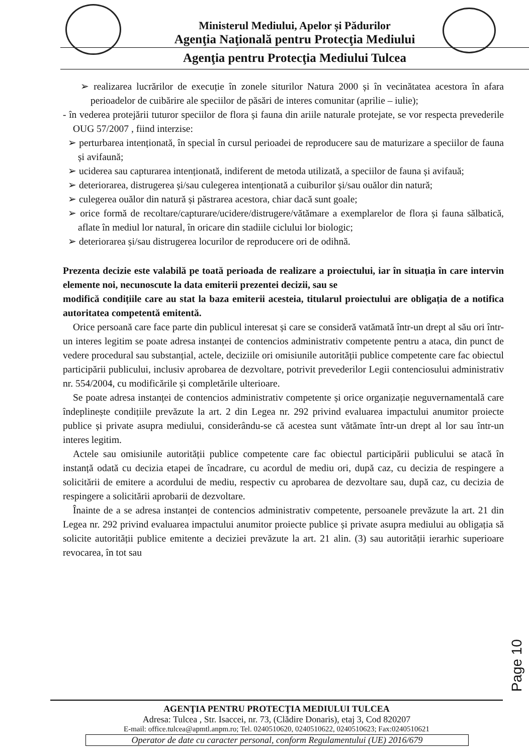Ministerul Mediului, Apelor și Pădurilor
Agenţia Naţională pentru Protecţia Mediului
Agenţia pentru Protecţia Mediului Tulcea
➢ realizarea lucrărilor de execuție în zonele siturilor Natura 2000 și în vecinătatea acestora în afara perioadelor de cuibărire ale speciilor de păsări de interes comunitar (aprilie – iulie);
- în vederea protejării tuturor speciilor de flora și fauna din ariile naturale protejate, se vor respecta prevederile OUG 57/2007 , fiind interzise:
➢ perturbarea intenționată, în special în cursul perioadei de reproducere sau de maturizare a speciilor de fauna și avifaună;
➢ uciderea sau capturarea intenționată, indiferent de metoda utilizată, a speciilor de fauna și avifauă;
➢ deteriorarea, distrugerea și/sau culegerea intenționată a cuiburilor și/sau ouălor din natură;
➢ culegerea ouălor din natură și păstrarea acestora, chiar dacă sunt goale;
➢ orice formă de recoltare/capturare/ucidere/distrugere/vătămare a exemplarelor de flora și fauna sălbatică, aflate în mediul lor natural, în oricare din stadiile ciclului lor biologic;
➢ deteriorarea și/sau distrugerea locurilor de reproducere ori de odihnă.
Prezenta decizie este valabilă pe toată perioada de realizare a proiectului, iar în situația în care intervin elemente noi, necunoscute la data emiterii prezentei decizii, sau se
modifică condițiile care au stat la baza emiterii acesteia, titularul proiectului are obligația de a notifica autoritatea competentă emitentă.
Orice persoană care face parte din publicul interesat și care se consideră vatămată într-un drept al său ori într-un interes legitim se poate adresa instanței de contencios administrativ competente pentru a ataca, din punct de vedere procedural sau substanțial, actele, deciziile ori omisiunile autorității publice competente care fac obiectul participării publicului, inclusiv aprobarea de dezvoltare, potrivit prevederilor Legii contenciosului administrativ nr. 554/2004, cu modificările și completările ulterioare.
Se poate adresa instanței de contencios administrativ competente și orice organizație neguvernamentală care îndeplinește condițiile prevăzute la art. 2 din Legea nr. 292 privind evaluarea impactului anumitor proiecte publice și private asupra mediului, considerându-se că acestea sunt vătămate într-un drept al lor sau într-un interes legitim.
Actele sau omisiunile autorității publice competente care fac obiectul participării publicului se atacă în instanță odată cu decizia etapei de încadrare, cu acordul de mediu ori, după caz, cu decizia de respingere a solicitării de emitere a acordului de mediu, respectiv cu aprobarea de dezvoltare sau, după caz, cu decizia de respingere a solicitării aprobarii de dezvoltare.
Înainte de a se adresa instanței de contencios administrativ competente, persoanele prevăzute la art. 21 din Legea nr. 292 privind evaluarea impactului anumitor proiecte publice și private asupra mediului au obligația să solicite autorității publice emitente a deciziei prevăzute la art. 21 alin. (3) sau autorității ierarhic superioare revocarea, în tot sau
Page 10
AGENŢIA PENTRU PROTECŢIA MEDIULUI TULCEA
Adresa: Tulcea , Str. Isaccei, nr. 73, (Clădire Donaris), etaj 3, Cod 820207
E-mail: office.tulcea@apmtl.anpm.ro; Tel. 0240510620, 0240510622, 0240510623; Fax:0240510621
Operator de date cu caracter personal, conform Regulamentului (UE) 2016/679